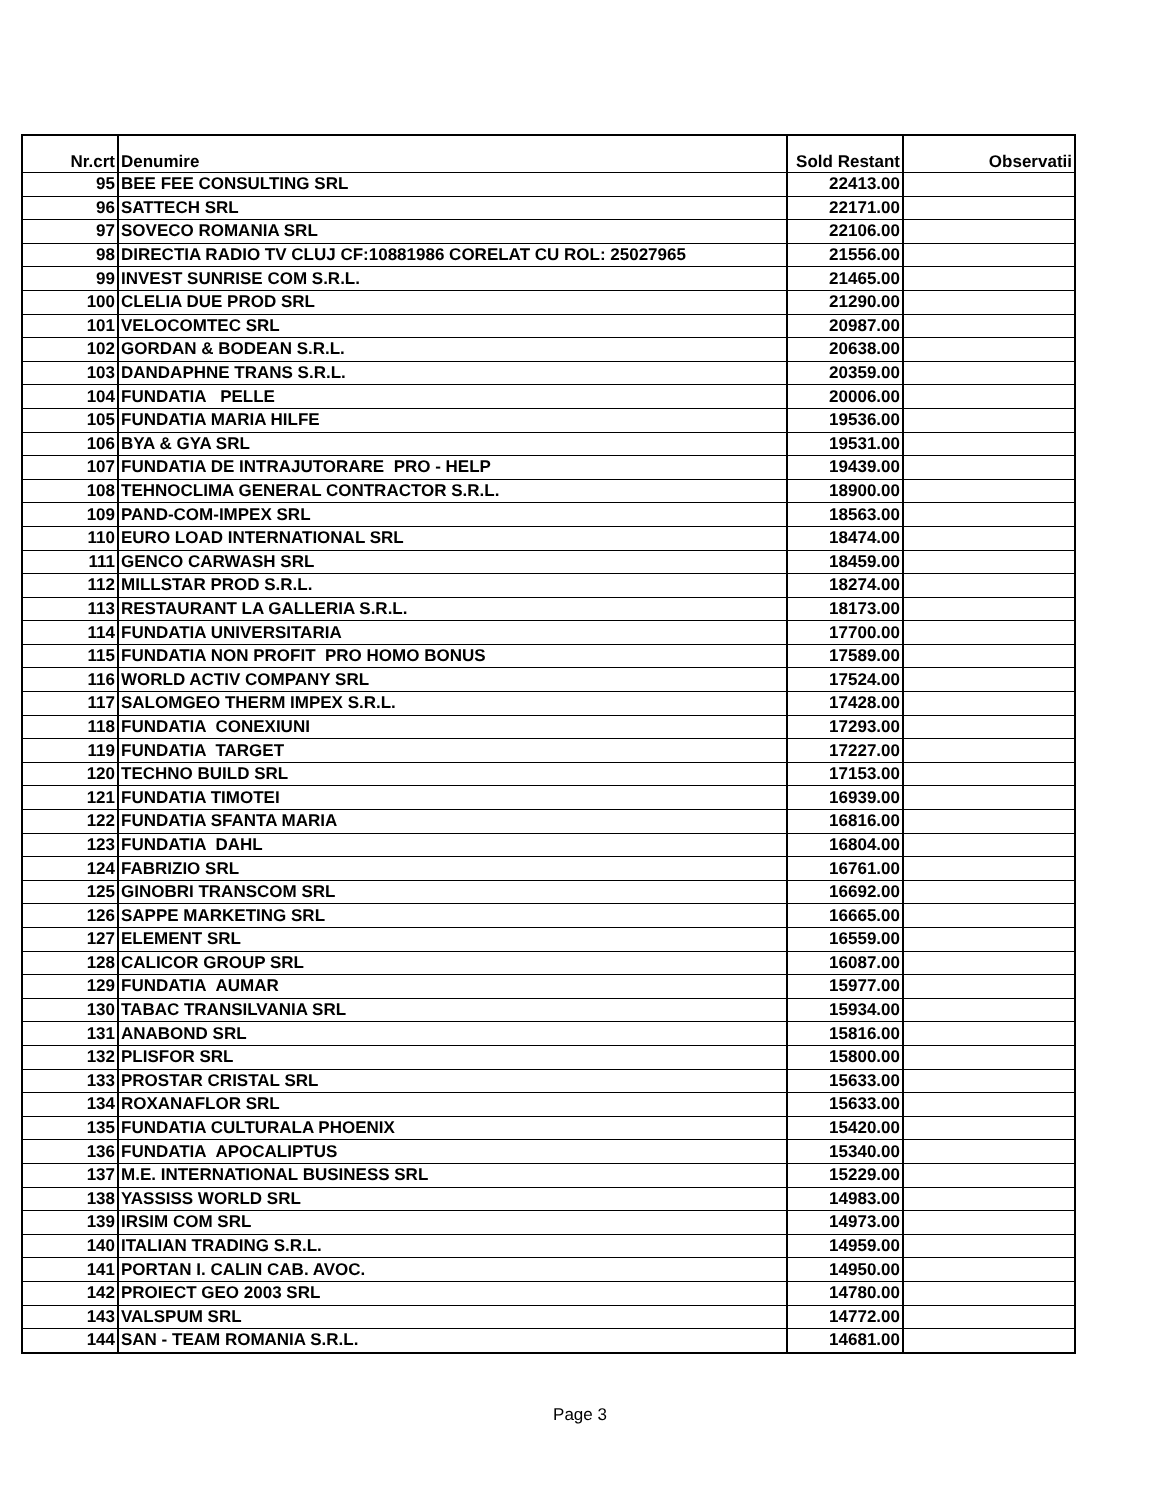| Nr.crt | Denumire | Sold Restant | Observatii |
| --- | --- | --- | --- |
| 95 | BEE FEE CONSULTING SRL | 22413.00 | |
| 96 | SATTECH SRL | 22171.00 | |
| 97 | SOVECO ROMANIA SRL | 22106.00 | |
| 98 | DIRECTIA RADIO TV CLUJ CF:10881986 CORELAT CU ROL: 25027965 | 21556.00 | |
| 99 | INVEST SUNRISE COM S.R.L. | 21465.00 | |
| 100 | CLELIA DUE PROD SRL | 21290.00 | |
| 101 | VELOCOMTEC SRL | 20987.00 | |
| 102 | GORDAN & BODEAN S.R.L. | 20638.00 | |
| 103 | DANDAPHNE TRANS S.R.L. | 20359.00 | |
| 104 | FUNDATIA PELLE | 20006.00 | |
| 105 | FUNDATIA MARIA HILFE | 19536.00 | |
| 106 | BYA & GYA SRL | 19531.00 | |
| 107 | FUNDATIA DE INTRAJUTORARE PRO - HELP | 19439.00 | |
| 108 | TEHNOCLIMA GENERAL CONTRACTOR S.R.L. | 18900.00 | |
| 109 | PAND-COM-IMPEX SRL | 18563.00 | |
| 110 | EURO LOAD INTERNATIONAL SRL | 18474.00 | |
| 111 | GENCO CARWASH SRL | 18459.00 | |
| 112 | MILLSTAR PROD S.R.L. | 18274.00 | |
| 113 | RESTAURANT LA GALLERIA S.R.L. | 18173.00 | |
| 114 | FUNDATIA UNIVERSITARIA | 17700.00 | |
| 115 | FUNDATIA NON PROFIT PRO HOMO BONUS | 17589.00 | |
| 116 | WORLD ACTIV COMPANY SRL | 17524.00 | |
| 117 | SALOMGEO THERM IMPEX S.R.L. | 17428.00 | |
| 118 | FUNDATIA CONEXIUNI | 17293.00 | |
| 119 | FUNDATIA TARGET | 17227.00 | |
| 120 | TECHNO BUILD SRL | 17153.00 | |
| 121 | FUNDATIA TIMOTEI | 16939.00 | |
| 122 | FUNDATIA SFANTA MARIA | 16816.00 | |
| 123 | FUNDATIA DAHL | 16804.00 | |
| 124 | FABRIZIO SRL | 16761.00 | |
| 125 | GINOBRI TRANSCOM SRL | 16692.00 | |
| 126 | SAPPE MARKETING SRL | 16665.00 | |
| 127 | ELEMENT SRL | 16559.00 | |
| 128 | CALICOR GROUP SRL | 16087.00 | |
| 129 | FUNDATIA AUMAR | 15977.00 | |
| 130 | TABAC TRANSILVANIA SRL | 15934.00 | |
| 131 | ANABOND SRL | 15816.00 | |
| 132 | PLISFOR SRL | 15800.00 | |
| 133 | PROSTAR CRISTAL SRL | 15633.00 | |
| 134 | ROXANAFLOR SRL | 15633.00 | |
| 135 | FUNDATIA CULTURALA PHOENIX | 15420.00 | |
| 136 | FUNDATIA APOCALIPTUS | 15340.00 | |
| 137 | M.E. INTERNATIONAL BUSINESS SRL | 15229.00 | |
| 138 | YASSISS WORLD SRL | 14983.00 | |
| 139 | IRSIM COM SRL | 14973.00 | |
| 140 | ITALIAN TRADING S.R.L. | 14959.00 | |
| 141 | PORTAN I. CALIN CAB. AVOC. | 14950.00 | |
| 142 | PROIECT GEO 2003 SRL | 14780.00 | |
| 143 | VALSPUM SRL | 14772.00 | |
| 144 | SAN - TEAM ROMANIA S.R.L. | 14681.00 | |
Page 3